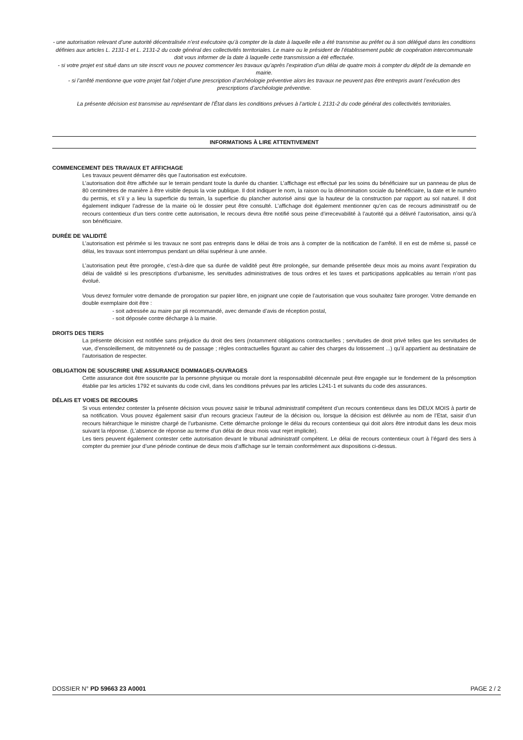- une autorisation relevant d’une autorité décentralisée n’est exécutoire qu’à compter de la date à laquelle elle a été transmise au préfet ou à son délégué dans les conditions définies aux articles L. 2131-1 et L. 2131-2 du code général des collectivités territoriales. Le maire ou le président de l’établissement public de coopération intercommunale doit vous informer de la date à laquelle cette transmission a été effectuée.
- si votre projet est situé dans un site inscrit vous ne pouvez commencer les travaux qu’après l’expiration d’un délai de quatre mois à compter du dépôt de la demande en mairie.
- si l’arrêté mentionne que votre projet fait l’objet d’une prescription d’archéologie préventive alors les travaux ne peuvent pas être entrepris avant l’exécution des prescriptions d’archéologie préventive.
La présente décision est transmise au représentant de l’État dans les conditions prévues à l’article L 2131-2 du code général des collectivités territoriales.
INFORMATIONS À LIRE ATTENTIVEMENT
COMMENCEMENT DES TRAVAUX ET AFFICHAGE
Les travaux peuvent démarrer dès que l’autorisation est exécutoire.
L’autorisation doit être affichée sur le terrain pendant toute la durée du chantier. L’affichage est effectué par les soins du bénéficiaire sur un panneau de plus de 80 centimètres de manière à être visible depuis la voie publique. Il doit indiquer le nom, la raison ou la dénomination sociale du bénéficiaire, la date et le numéro du permis, et s’il y a lieu la superficie du terrain, la superficie du plancher autorisé ainsi que la hauteur de la construction par rapport au sol naturel. Il doit également indiquer l’adresse de la mairie où le dossier peut être consulté. L’affichage doit également mentionner qu’en cas de recours administratif ou de recours contentieux d’un tiers contre cette autorisation, le recours devra être notifié sous peine d’irrecevabilité à l’autorité qui a délivré l’autorisation, ainsi qu’à son bénéficiaire.
DURÉE DE VALIDITÉ
L’autorisation est périmée si les travaux ne sont pas entrepris dans le délai de trois ans à compter de la notification de l’arrêté. Il en est de même si, passé ce délai, les travaux sont interrompus pendant un délai supérieur à une année.
L’autorisation peut être prorogée, c’est-à-dire que sa durée de validité peut être prolongée, sur demande présentée deux mois au moins avant l’expiration du délai de validité si les prescriptions d’urbanisme, les servitudes administratives de tous ordres et les taxes et participations applicables au terrain n’ont pas évolué.
Vous devez formuler votre demande de prorogation sur papier libre, en joignant une copie de l’autorisation que vous souhaitez faire proroger. Votre demande en double exemplaire doit être :
- soit adressée au maire par pli recommandé, avec demande d’avis de réception postal,
- soit déposée contre décharge à la mairie.
DROITS DES TIERS
La présente décision est notifiée sans préjudice du droit des tiers (notamment obligations contractuelles ; servitudes de droit privé telles que les servitudes de vue, d’ensoleillement, de mitoyenneté ou de passage ; règles contractuelles figurant au cahier des charges du lotissement ...) qu’il appartient au destinataire de l’autorisation de respecter.
OBLIGATION DE SOUSCRIRE UNE ASSURANCE DOMMAGES-OUVRAGES
Cette assurance doit être souscrite par la personne physique ou morale dont la responsabilité décennale peut être engagée sur le fondement de la présomption établie par les articles 1792 et suivants du code civil, dans les conditions prévues par les articles L241-1 et suivants du code des assurances.
DÉLAIS ET VOIES DE RECOURS
Si vous entendez contester la présente décision vous pouvez saisir le tribunal administratif compétent d’un recours contentieux dans les DEUX MOIS à partir de sa notification. Vous pouvez également saisir d’un recours gracieux l’auteur de la décision ou, lorsque la décision est délivrée au nom de l’Etat, saisir d’un recours hiérarchique le ministre chargé de l’urbanisme. Cette démarche prolonge le délai du recours contentieux qui doit alors être introduit dans les deux mois suivant la réponse. (L’absence de réponse au terme d’un délai de deux mois vaut rejet implicite).
Les tiers peuvent également contester cette autorisation devant le tribunal administratif compétent. Le délai de recours contentieux court à l’égard des tiers à compter du premier jour d’une période continue de deux mois d’affichage sur le terrain conformément aux dispositions ci-dessus.
DOSSIER N° PD 59663 23 A0001 PAGE 2 / 2